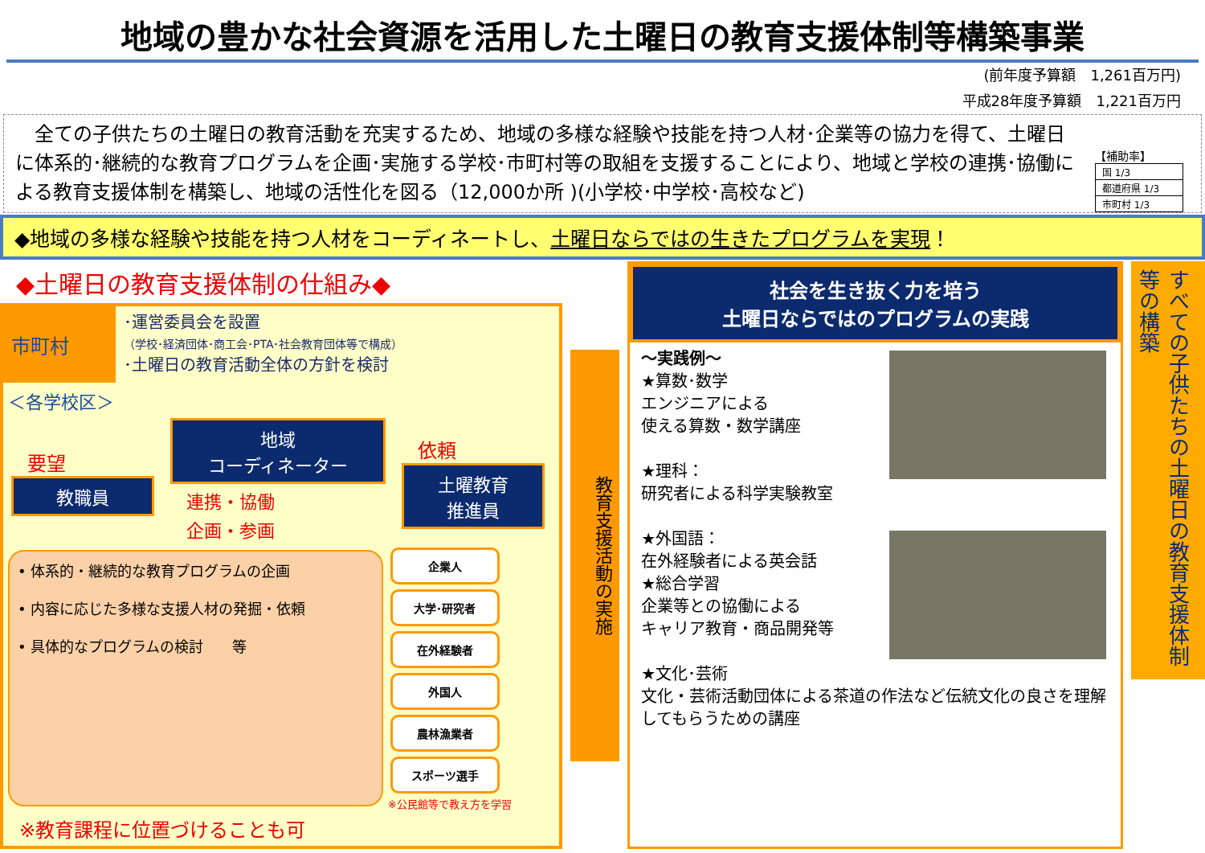地域の豊かな社会資源を活用した土曜日の教育支援体制等構築事業
(前年度予算額　1,261百万円)
平成28年度予算額　1,221百万円
　全ての子供たちの土曜日の教育活動を充実するため、地域の多様な経験や技能を持つ人材･企業等の協力を得て、土曜日に体系的･継続的な教育プログラムを企画･実施する学校･市町村等の取組を支援することにより、地域と学校の連携･協働による教育支援体制を構築し、地域の活性化を図る（12,000か所 )(小学校･中学校･高校など)
【補助率】
| 国 1/3 |
| 都道府県 1/3 |
| 市町村 1/3 |
◆地域の多様な経験や技能を持つ人材をコーディネートし、土曜日ならではの生きたプログラムを実現！
◆土曜日の教育支援体制の仕組み◆
市町村
･運営委員会を設置
（学校･経済団体･商工会･PTA･社会教育団体等で構成）
･土曜日の教育活動全体の方針を検討
＜各学校区＞
要望
教職員
地域
コーディネーター
連携・協働
企画・参画
依頼
土曜教育
推進員
• 体系的・継続的な教育プログラムの企画
• 内容に応じた多様な支援人材の発掘・依頼
• 具体的なプログラムの検討　　等
企業人 大学･研究者
在外経験者 外国人
農林漁業者 スポーツ選手
※公民館等で教え方を学習
※教育課程に位置づけることも可
教育支援活動の実施
社会を生き抜く力を培う
土曜日ならではのプログラムの実践
～実践例～
★算数･数学
エンジニアによる
使える算数・数学講座
★理科：
研究者による科学実験教室
★外国語：
在外経験者による英会話
★総合学習
企業等との協働による
キャリア教育・商品開発等
★文化･芸術
文化・芸術活動団体による茶道の作法など伝統文化の良さを理解してもらうための講座
すべての子供たちの土曜日の教育支援体制等の構築